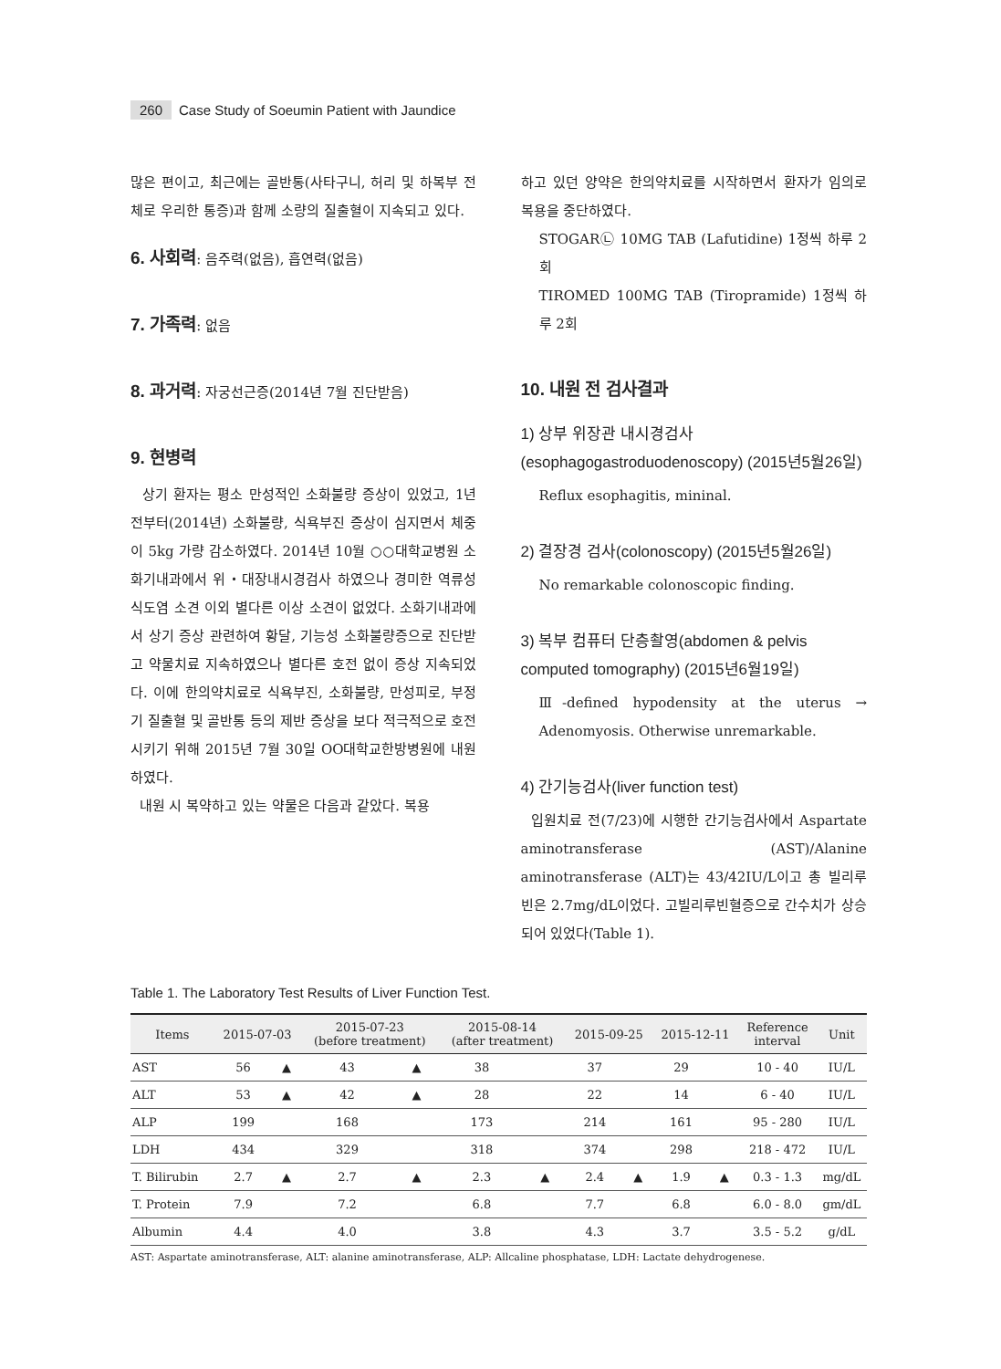260 Case Study of Soeumin Patient with Jaundice
많은 편이고, 최근에는 골반통(사타구니, 허리 및 하복부 전체로 우리한 통증)과 함께 소량의 질출혈이 지속되고 있다.
6. 사회력: 음주력(없음), 흡연력(없음)
7. 가족력: 없음
8. 과거력: 자궁선근증(2014년 7월 진단받음)
9. 현병력
상기 환자는 평소 만성적인 소화불량 증상이 있었고, 1년 전부터(2014년) 소화불량, 식욕부진 증상이 심지면서 체중이 5kg 가량 감소하였다. 2014년 10월 ○○대학교병원 소화기내과에서 위・대장내시경검사 하였으나 경미한 역류성 식도염 소견 이외 별다른 이상 소견이 없었다. 소화기내과에서 상기 증상 관련하여 황달, 기능성 소화불량증으로 진단받고 약물치료 지속하였으나 별다른 호전 없이 증상 지속되었다. 이에 한의약치료로 식욕부진, 소화불량, 만성피로, 부정기 질출혈 및 골반통 등의 제반 증상을 보다 적극적으로 호전시키기 위해 2015년 7월 30일 OO대학교한방병원에 내원하였다.
내원 시 복약하고 있는 약물은 다음과 같았다. 복용
하고 있던 양약은 한의약치료를 시작하면서 환자가 임의로 복용을 중단하였다.
STOGAR㉡ 10MG TAB (Lafutidine) 1정씩 하루 2회
TIROMED 100MG TAB (Tiropramide) 1정씩 하루 2회
10. 내원 전 검사결과
1) 상부 위장관 내시경검사(esophagogastroduodenoscopy) (2015년5월26일)
Reflux esophagitis, mininal.
2) 결장경 검사(colonoscopy) (2015년5월26일)
No remarkable colonoscopic finding.
3) 복부 컴퓨터 단층촬영(abdomen & pelvis computed tomography) (2015년6월19일)
Ⅲ-defined hypodensity at the uterus → Adenomyosis. Otherwise unremarkable.
4) 간기능검사(liver function test)
입원치료 전(7/23)에 시행한 간기능검사에서 Aspartate aminotransferase (AST)/Alanine aminotransferase (ALT)는 43/42IU/L이고 총 빌리루빈은 2.7mg/dL이었다. 고빌리루빈혈증으로 간수치가 상승되어 있었다(Table 1).
Table 1. The Laboratory Test Results of Liver Function Test.
| Items | 2015-07-03 | | 2015-07-23 (before treatment) | | 2015-08-14 (after treatment) | | 2015-09-25 | | 2015-12-11 | | Reference interval | Unit |
| --- | --- | --- | --- | --- | --- | --- | --- | --- | --- | --- | --- | --- |
| AST | 56 | ▲ | 43 | ▲ | 38 | | 37 | | 29 | | 10 - 40 | IU/L |
| ALT | 53 | ▲ | 42 | ▲ | 28 | | 22 | | 14 | | 6 - 40 | IU/L |
| ALP | 199 | | 168 | | 173 | | 214 | | 161 | | 95 - 280 | IU/L |
| LDH | 434 | | 329 | | 318 | | 374 | | 298 | | 218 - 472 | IU/L |
| T. Bilirubin | 2.7 | ▲ | 2.7 | ▲ | 2.3 | ▲ | 2.4 | ▲ | 1.9 | ▲ | 0.3 - 1.3 | mg/dL |
| T. Protein | 7.9 | | 7.2 | | 6.8 | | 7.7 | | 6.8 | | 6.0 - 8.0 | gm/dL |
| Albumin | 4.4 | | 4.0 | | 3.8 | | 4.3 | | 3.7 | | 3.5 - 5.2 | g/dL |
AST: Aspartate aminotransferase, ALT: alanine aminotransferase, ALP: Allcaline phosphatase, LDH: Lactate dehydrogenese.